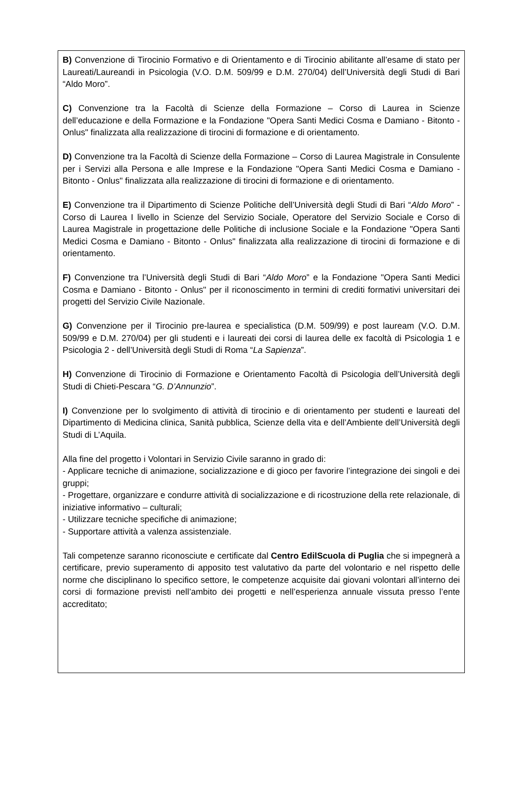B) Convenzione di Tirocinio Formativo e di Orientamento e di Tirocinio abilitante all’esame di stato per Laureati/Laureandi in Psicologia (V.O. D.M. 509/99 e D.M. 270/04) dell’Università degli Studi di Bari “Aldo Moro”.
C) Convenzione tra la Facoltà di Scienze della Formazione – Corso di Laurea in Scienze dell’educazione e della Formazione e la Fondazione "Opera Santi Medici Cosma e Damiano - Bitonto - Onlus" finalizzata alla realizzazione di tirocini di formazione e di orientamento.
D) Convenzione tra la Facoltà di Scienze della Formazione – Corso di Laurea Magistrale in Consulente per i Servizi alla Persona e alle Imprese e la Fondazione "Opera Santi Medici Cosma e Damiano - Bitonto - Onlus" finalizzata alla realizzazione di tirocini di formazione e di orientamento.
E) Convenzione tra il Dipartimento di Scienze Politiche dell’Università degli Studi di Bari “Aldo Moro” - Corso di Laurea I livello in Scienze del Servizio Sociale, Operatore del Servizio Sociale e Corso di Laurea Magistrale in progettazione delle Politiche di inclusione Sociale e la Fondazione "Opera Santi Medici Cosma e Damiano - Bitonto - Onlus" finalizzata alla realizzazione di tirocini di formazione e di orientamento.
F) Convenzione tra l’Università degli Studi di Bari “Aldo Moro” e la Fondazione "Opera Santi Medici Cosma e Damiano - Bitonto - Onlus" per il riconoscimento in termini di crediti formativi universitari dei progetti del Servizio Civile Nazionale.
G) Convenzione per il Tirocinio pre-laurea e specialistica (D.M. 509/99) e post lauream (V.O. D.M. 509/99 e D.M. 270/04) per gli studenti e i laureati dei corsi di laurea delle ex facoltà di Psicologia 1 e Psicologia 2 - dell’Università degli Studi di Roma “La Sapienza”.
H) Convenzione di Tirocinio di Formazione e Orientamento Facoltà di Psicologia dell’Università degli Studi di Chieti-Pescara “G. D’Annunzio”.
I) Convenzione per lo svolgimento di attività di tirocinio e di orientamento per studenti e laureati del Dipartimento di Medicina clinica, Sanità pubblica, Scienze della vita e dell’Ambiente dell’Università degli Studi di L’Aquila.
Alla fine del progetto i Volontari in Servizio Civile saranno in grado di:
- Applicare tecniche di animazione, socializzazione e di gioco per favorire l’integrazione dei singoli e dei gruppi;
- Progettare, organizzare e condurre attività di socializzazione e di ricostruzione della rete relazionale, di iniziative informativo – culturali;
- Utilizzare tecniche specifiche di animazione;
- Supportare attività a valenza assistenziale.
Tali competenze saranno riconosciute e certificate dal Centro EdilScuola di Puglia che si impegnerà a certificare, previo superamento di apposito test valutativo da parte del volontario e nel rispetto delle norme che disciplinano lo specifico settore, le competenze acquisite dai giovani volontari all’interno dei corsi di formazione previsti nell’ambito dei progetti e nell’esperienza annuale vissuta presso l’ente accreditato;